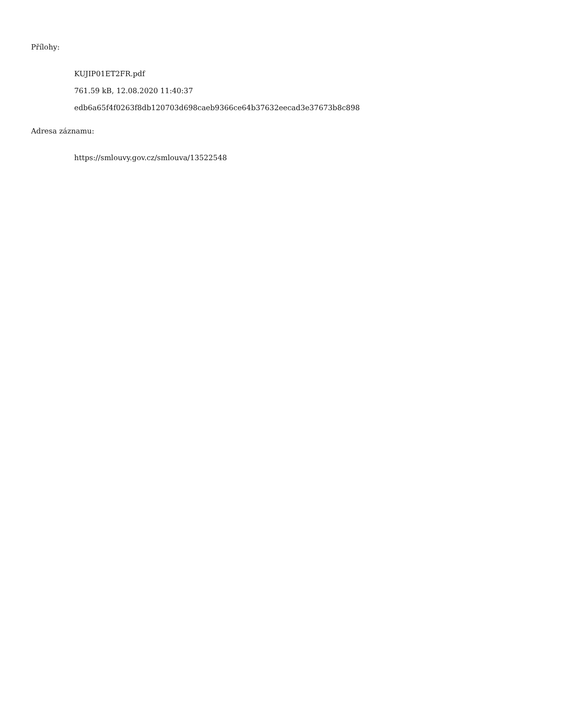Přílohy:
KUJIP01ET2FR.pdf
761.59 kB, 12.08.2020 11:40:37
edb6a65f4f0263f8db120703d698caeb9366ce64b37632eecad3e37673b8c898
Adresa záznamu:
https://smlouvy.gov.cz/smlouva/13522548